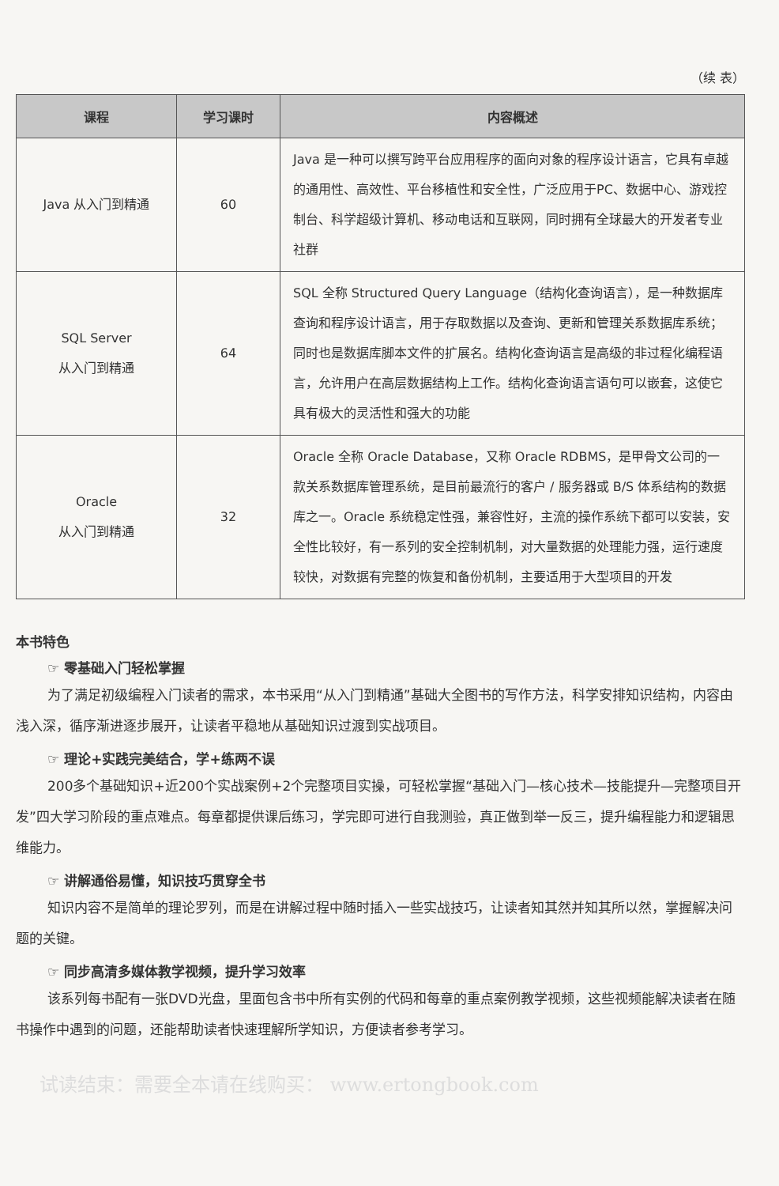（续 表）
| 课程 | 学习课时 | 内容概述 |
| --- | --- | --- |
| Java 从入门到精通 | 60 | Java 是一种可以撰写跨平台应用程序的面向对象的程序设计语言，它具有卓越的通用性、高效性、平台移植性和安全性，广泛应用于PC、数据中心、游戏控制台、科学超级计算机、移动电话和互联网，同时拥有全球最大的开发者专业社群 |
| SQL Server 从入门到精通 | 64 | SQL 全称 Structured Query Language（结构化查询语言），是一种数据库查询和程序设计语言，用于存取数据以及查询、更新和管理关系数据库系统；同时也是数据库脚本文件的扩展名。结构化查询语言是高级的非过程化编程语言，允许用户在高层数据结构上工作。结构化查询语言语句可以嵌套，这使它具有极大的灵活性和强大的功能 |
| Oracle 从入门到精通 | 32 | Oracle 全称 Oracle Database，又称 Oracle RDBMS，是甲骨文公司的一款关系数据库管理系统，是目前最流行的客户 / 服务器或 B/S 体系结构的数据库之一。Oracle 系统稳定性强，兼容性好，主流的操作系统下都可以安装，安全性比较好，有一系列的安全控制机制，对大量数据的处理能力强，运行速度较快，对数据有完整的恢复和备份机制，主要适用于大型项目的开发 |
本书特色
☞ 零基础入门轻松掌握
为了满足初级编程入门读者的需求，本书采用“从入门到精通”基础大全图书的写作方法，科学安排知识结构，内容由浅入深，循序渐进逐步展开，让读者平稳地从基础知识过渡到实战项目。
☞ 理论+实践完美结合，学+练两不误
200多个基础知识+近200个实战案例+2个完整项目实操，可轻松掌握“基础入门—核心技术—技能提升—完整项目开发”四大学习阶段的重点难点。每章都提供课后练习，学完即可进行自我测验，真正做到举一反三，提升编程能力和逻辑思维能力。
☞ 讲解通俗易懂，知识技巧贯穿全书
知识内容不是简单的理论罗列，而是在讲解过程中随时插入一些实战技巧，让读者知其然并知其所以然，掌握解决问题的关键。
☞ 同步高清多媒体教学视频，提升学习效率
该系列每书配有一张DVD光盘，里面包含书中所有实例的代码和每章的重点案例教学视频，这些视频能解决读者在随书操作中遇到的问题，还能帮助读者快速理解所学知识，方便读者参考学习。
试读结束：需要全本请在线购买： www.ertongbook.com